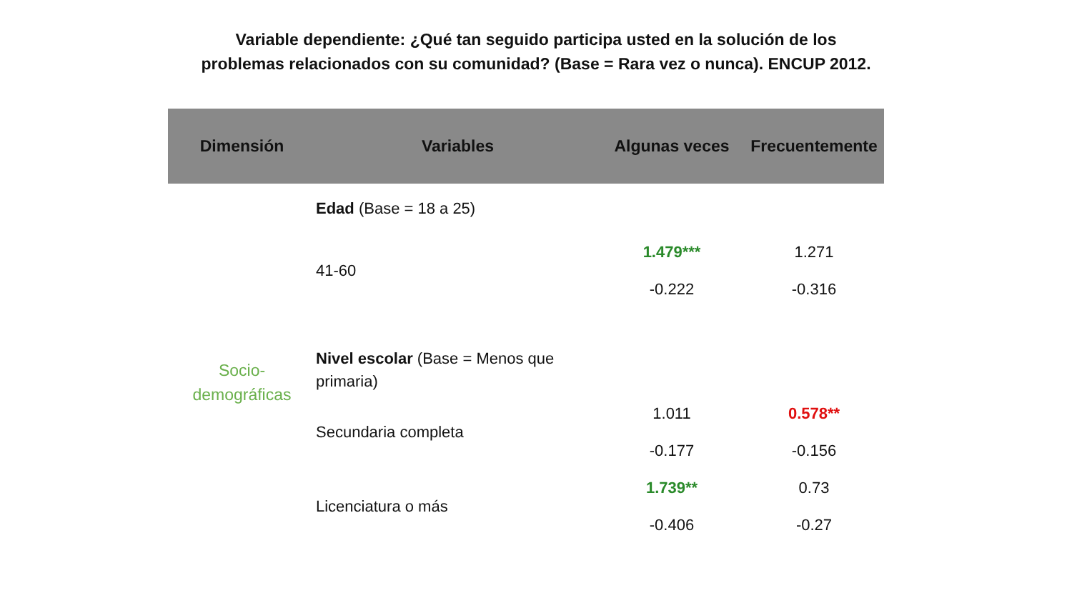Variable dependiente: ¿Qué tan seguido participa usted en la solución de los
problemas relacionados con su comunidad? (Base = Rara vez o nunca). ENCUP 2012.
| Dimensión | Variables | Algunas veces | Frecuentemente |
| --- | --- | --- | --- |
| Socio- demográficas | Edad (Base = 18 a 25) | | |
| | 41-60 | 1.479*** | 1.271 |
| | | -0.222 | -0.316 |
| | Nivel escolar (Base = Menos que primaria) | | |
| | Secundaria completa | 1.011 | 0.578** |
| | | -0.177 | -0.156 |
| | Licenciatura o más | 1.739** | 0.73 |
| | | -0.406 | -0.27 |